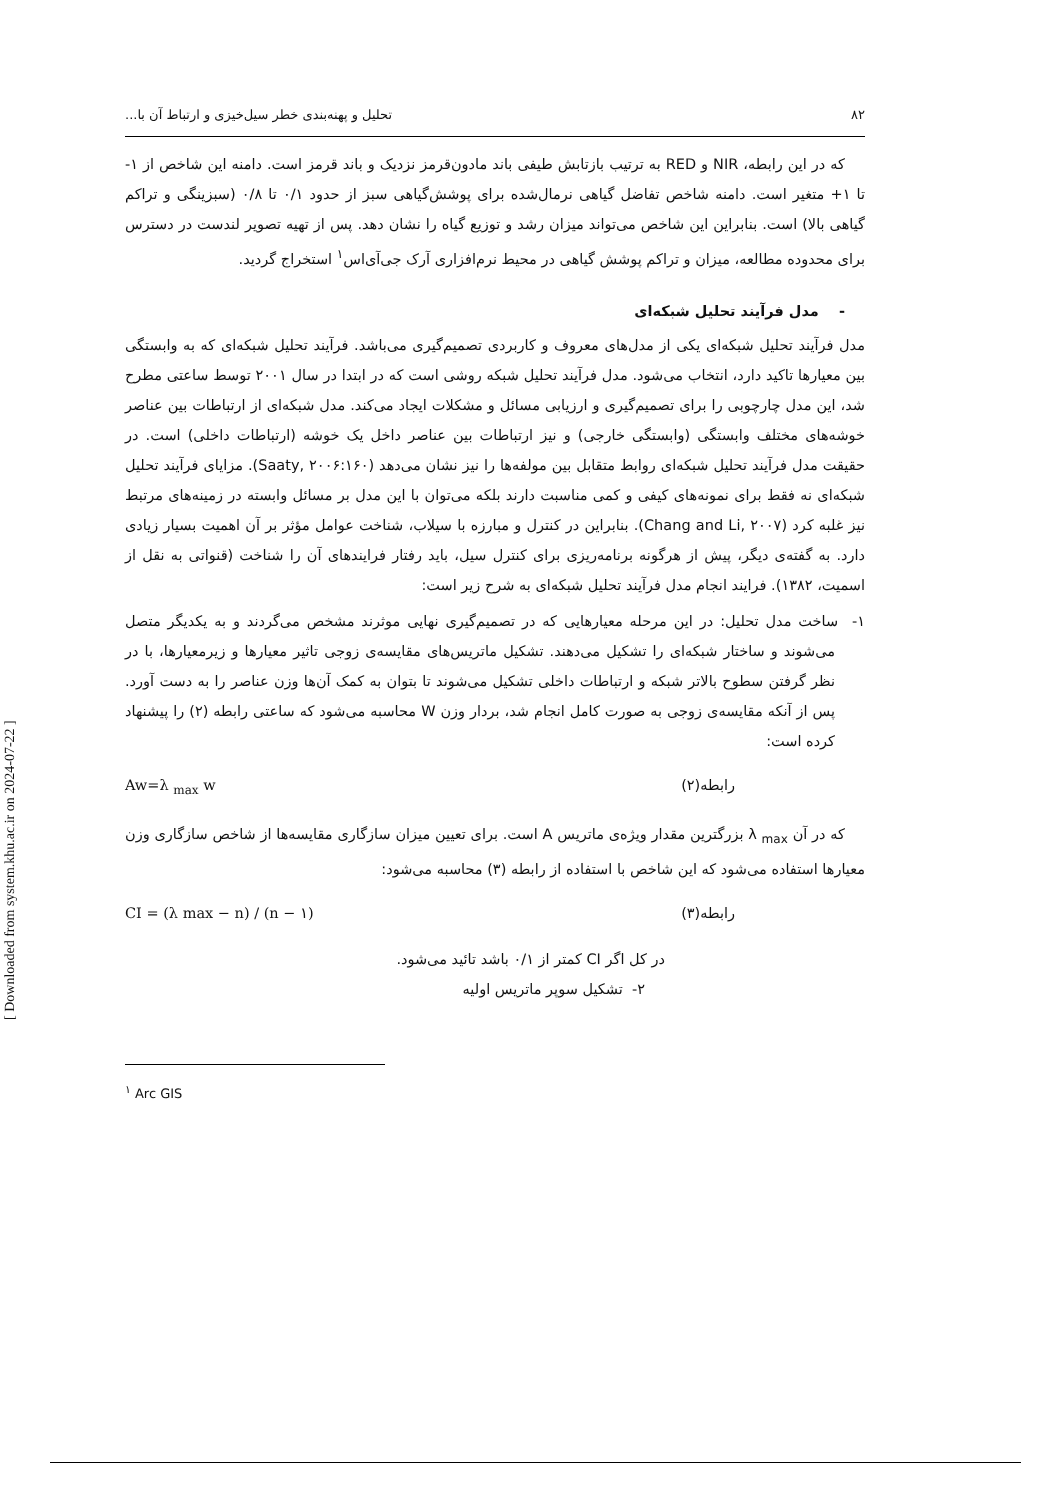۸۲ تحلیل و پهنه‌بندی خطر سیل‌خیزی و ارتباط آن با...
که در این رابطه، NIR و RED به ترتیب بازتابش طیفی باند مادون‌قرمز نزدیک و باند قرمز است. دامنه این شاخص از ۱- تا ۱+ متغیر است. دامنه شاخص تفاضل گیاهی نرمال‌شده برای پوشش‌گیاهی سبز از حدود ۰/۱ تا ۰/۸ (سبزینگی و تراکم گیاهی بالا) است. بنابراین این شاخص می‌تواند میزان رشد و توزیع گیاه را نشان دهد. پس از تهیه تصویر لندست در دسترس برای محدوده مطالعه، میزان و تراکم پوشش گیاهی در محیط نرم‌افزاری آرک جی‌آی‌اس<sup>۱</sup> استخراج گردید.
- مدل فرآیند تحلیل شبکه‌ای
مدل فرآیند تحلیل شبکه‌ای یکی از مدل‌های معروف و کاربردی تصمیم‌گیری می‌باشد. فرآیند تحلیل شبکه‌ای که به وابستگی بین معیارها تاکید دارد، انتخاب می‌شود. مدل فرآیند تحلیل شبکه روشی است که در ابتدا در سال ۲۰۰۱ توسط ساعتی مطرح شد، این مدل چارچوبی را برای تصمیم‌گیری و ارزیابی مسائل و مشکلات ایجاد می‌کند. مدل شبکه‌ای از ارتباطات بین عناصر خوشه‌های مختلف وابستگی (وابستگی خارجی) و نیز ارتباطات بین عناصر داخل یک خوشه (ارتباطات داخلی) است. در حقیقت مدل فرآیند تحلیل شبکه‌ای روابط متقابل بین مولفه‌ها را نیز نشان می‌دهد (Saaty, ۲۰۰۶:۱۶۰). مزایای فرآیند تحلیل شبکه‌ای نه فقط برای نمونه‌های کیفی و کمی مناسبت دارند بلکه می‌توان با این مدل بر مسائل وابسته در زمینه‌های مرتبط نیز غلبه کرد (Chang and Li, ۲۰۰۷). بنابراین در کنترل و مبارزه با سیلاب، شناخت عوامل مؤثر بر آن اهمیت بسیار زیادی دارد. به گفته‌ی دیگر، پیش از هرگونه برنامه‌ریزی برای کنترل سیل، باید رفتار فرایندهای آن را شناخت (قنواتی به نقل از اسمیت، ۱۳۸۲). فرایند انجام مدل فرآیند تحلیل شبکه‌ای به شرح زیر است:
۱- ساخت مدل تحلیل: در این مرحله معیارهایی که در تصمیم‌گیری نهایی موثرند مشخص می‌گردند و به یکدیگر متصل می‌شوند و ساختار شبکه‌ای را تشکیل می‌دهند. تشکیل ماتریس‌های مقایسه‌ی زوجی تاثیر معیارها و زیرمعیارها، با در نظر گرفتن سطوح بالاتر شبکه و ارتباطات داخلی تشکیل می‌شوند تا بتوان به کمک آن‌ها وزن عناصر را به دست آورد. پس از آنکه مقایسه‌ی زوجی به صورت کامل انجام شد، بردار وزن W محاسبه می‌شود که ساعتی رابطه (۲) را پیشنهاد کرده است:
رابطه(۲) Aw=λ <sub>max</sub> w
که در آن λ <sub>max</sub> بزرگترین مقدار ویژه‌ی ماتریس A است. برای تعیین میزان سازگاری مقایسه‌ها از شاخص سازگاری وزن معیارها استفاده می‌شود که این شاخص با استفاده از رابطه (۳) محاسبه می‌شود:
رابطه(۳) CI = (λ max − n) / (n − ۱)
در کل اگر CI کمتر از ۰/۱ باشد تائید می‌شود.
۲- تشکیل سوپر ماتریس اولیه
<sup>۱</sup> Arc GIS
[ Downloaded from system.khu.ac.ir on 2024-07-22 ]